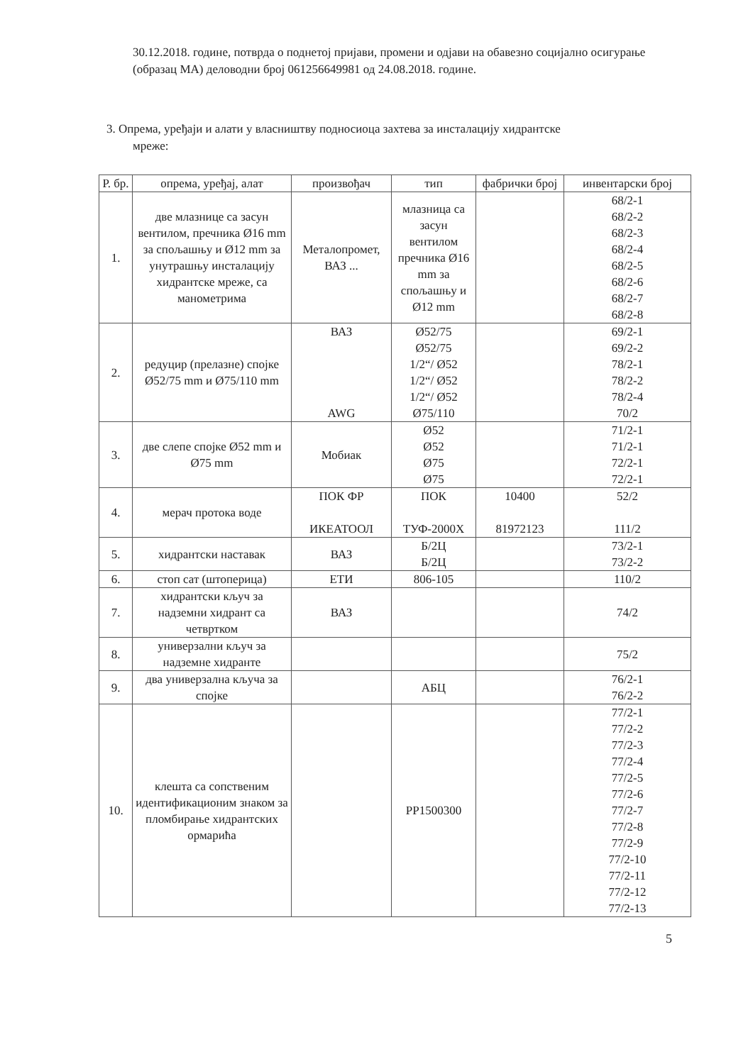30.12.2018. године, потврда о поднетој пријави, промени и одјави на обавезно социјално осигурање (образац МА) деловодни број 061256649981 од 24.08.2018. године.
3. Опрема, уређаји и алати у власништву подносиоца захтева за инсталацију хидрантске
мреже:
| Р. бр. | опрема, уређај, алат | произвођач | тип | фабрички број | инвентарски број |
| --- | --- | --- | --- | --- | --- |
| 1. | две млазнице са засун вентилом, пречника Ø16 mm за спољашњу и Ø12 mm за унутрашњу инсталацију хидрантске мреже, са манометрима | Металопромет, ВАЗ ... | млазница са засун вентилом пречника Ø16 mm за спољашњу и Ø12 mm | | 68/2-1 68/2-2 68/2-3 68/2-4 68/2-5 68/2-6 68/2-7 68/2-8 |
| 2. | редуцир (прелазне) спојке Ø52/75 mm и Ø75/110 mm | ВАЗ AWG | Ø52/75 Ø52/75 1/2“/ Ø52 1/2“/ Ø52 1/2“/ Ø52 Ø75/110 | | 69/2-1 69/2-2 78/2-1 78/2-2 78/2-4 70/2 |
| 3. | две слепе спојке Ø52 mm и Ø75 mm | Мобиак | Ø52 Ø52 Ø75 Ø75 | | 71/2-1 71/2-1 72/2-1 72/2-1 |
| 4. | мерач протока воде | ПОК ФР ИКЕАТООЛ | ПОК ТУФ-2000Х | 10400 81972123 | 52/2 111/2 |
| 5. | хидрантски наставак | ВАЗ | Б/2Ц Б/2Ц | | 73/2-1 73/2-2 |
| 6. | стоп сат (штоперица) | ЕТИ | 806-105 | | 110/2 |
| 7. | хидрантски кључ за надземни хидрант са четвртком | ВАЗ | | | 74/2 |
| 8. | универзални кључ за надземне хидранте | | | | 75/2 |
| 9. | два универзална кључа за спојке | | АБЦ | | 76/2-1 76/2-2 |
| 10. | клешта са сопственим идентификационим знаком за пломбирање хидрантских ормарића | | PP1500300 | | 77/2-1 77/2-2 77/2-3 77/2-4 77/2-5 77/2-6 77/2-7 77/2-8 77/2-9 77/2-10 77/2-11 77/2-12 77/2-13 |
5